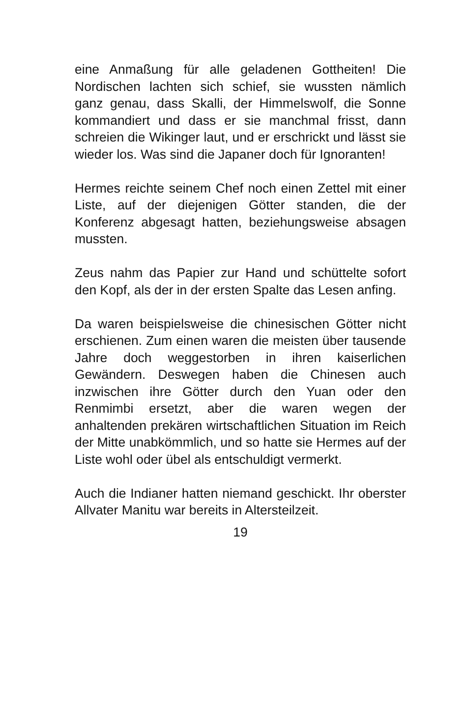eine Anmaßung für alle geladenen Gottheiten! Die Nordischen lachten sich schief, sie wussten nämlich ganz genau, dass Skalli, der Himmelswolf, die Sonne kommandiert und dass er sie manchmal frisst, dann schreien die Wikinger laut, und er erschrickt und lässt sie wieder los. Was sind die Japaner doch für Ignoranten!
Hermes reichte seinem Chef noch einen Zettel mit einer Liste, auf der diejenigen Götter standen, die der Konferenz abgesagt hatten, beziehungsweise absagen mussten.
Zeus nahm das Papier zur Hand und schüttelte sofort den Kopf, als der in der ersten Spalte das Lesen anfing.
Da waren beispielsweise die chinesischen Götter nicht erschienen. Zum einen waren die meisten über tausende Jahre doch weggestorben in ihren kaiserlichen Gewändern. Deswegen haben die Chinesen auch inzwischen ihre Götter durch den Yuan oder den Renmimbi ersetzt, aber die waren wegen der anhaltenden prekären wirtschaftlichen Situation im Reich der Mitte unabkömmlich, und so hatte sie Hermes auf der Liste wohl oder übel als entschuldigt vermerkt.
Auch die Indianer hatten niemand geschickt. Ihr oberster Allvater Manitu war bereits in Altersteilzeit.
19